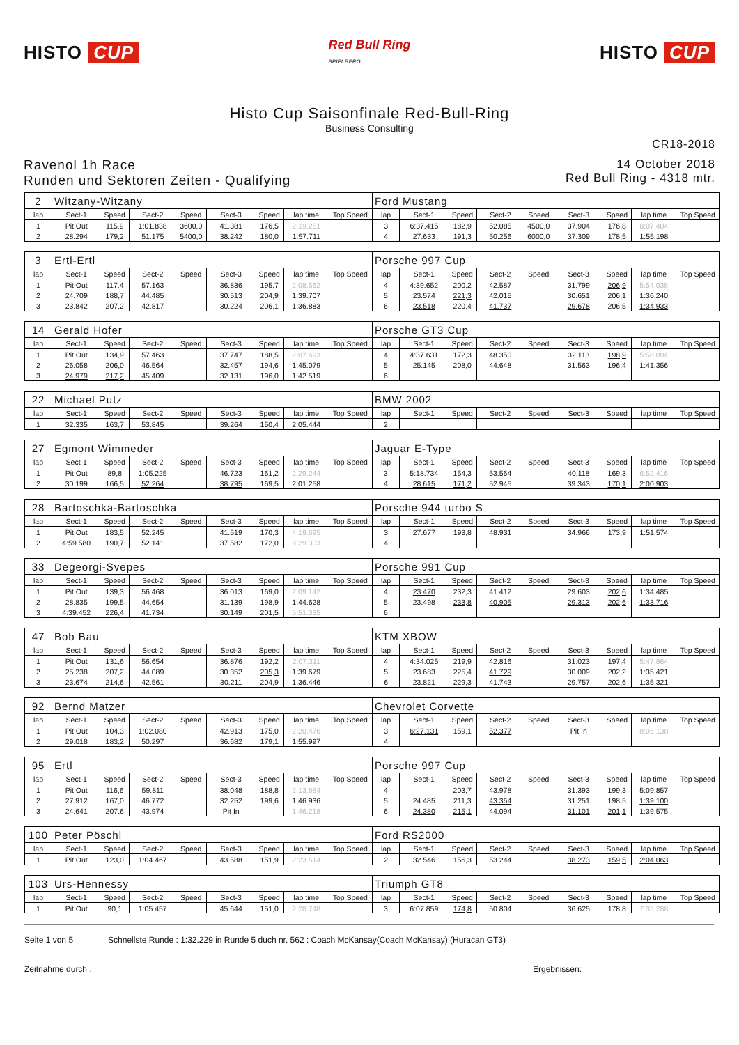HISTO CUP
Red Bull Ring
SPIELBERG
HISTO CUP
Histo Cup Saisonfinale Red-Bull-Ring
Business Consulting
CR18-2018
Ravenol 1h Race
Runden und Sektoren Zeiten - Qualifying
14 October 2018
Red Bull Ring - 4318 mtr.
| 2 | Witzany-Witzany | | | | | | | | Ford Mustang | | | | | | | | |
| lap | Sect-1 | Speed | Sect-2 | Speed | Sect-3 | Speed | lap time | Top Speed | lap | Sect-1 | Speed | Sect-2 | Speed | Sect-3 | Speed | lap time | Top Speed |
| 1 | Pit Out | 115,9 | 1:01.838 | 3600,0 | 41.381 | 176,5 | 2:19.251 | | 3 | 6:37.415 | 182,9 | 52.085 | 4500,0 | 37.904 | 176,8 | 8:07.404 | |
| 2 | 28.294 | 179,2 | 51.175 | 5400,0 | 38.242 | 180,0 | 1:57.711 | | 4 | 27.633 | 191,3 | 50.256 | 6000,0 | 37.309 | 178,5 | 1:55.198 | |
| 3 | Ertl-Ertl | | | | | | | | Porsche 997 Cup | | | | | | | | |
| lap | Sect-1 | Speed | Sect-2 | Speed | Sect-3 | Speed | lap time | Top Speed | lap | Sect-1 | Speed | Sect-2 | Speed | Sect-3 | Speed | lap time | Top Speed |
| 1 | Pit Out | 117,4 | 57.163 | | 36.836 | 195,7 | 2:08.562 | | 4 | 4:39.652 | 200,2 | 42.587 | | 31.799 | 206,9 | 5:54.038 | |
| 2 | 24.709 | 188,7 | 44.485 | | 30.513 | 204,9 | 1:39.707 | | 5 | 23.574 | 221,3 | 42.015 | | 30.651 | 206,1 | 1:36.240 | |
| 3 | 23.842 | 207,2 | 42.817 | | 30.224 | 206,1 | 1:36.883 | | 6 | 23.518 | 220,4 | 41.737 | | 29.678 | 206,5 | 1:34.933 | |
| 14 | Gerald Hofer | | | | | | | | Porsche GT3 Cup | | | | | | | | |
| lap | Sect-1 | Speed | Sect-2 | Speed | Sect-3 | Speed | lap time | Top Speed | lap | Sect-1 | Speed | Sect-2 | Speed | Sect-3 | Speed | lap time | Top Speed |
| 1 | Pit Out | 134,9 | 57.463 | | 37.747 | 188,5 | 2:07.693 | | 4 | 4:37.631 | 172,3 | 48.350 | | 32.113 | 198,9 | 5:58.094 | |
| 2 | 26.058 | 206,0 | 46.564 | | 32.457 | 194,6 | 1:45.079 | | 5 | 25.145 | 208,0 | 44.648 | | 31.563 | 196,4 | 1:41.356 | |
| 3 | 24.979 | 217,2 | 45.409 | | 32.131 | 196,0 | 1:42.519 | | 6 | | | | | | | | |
| 22 | Michael Putz | | | | | | | | BMW 2002 | | | | | | | | |
| lap | Sect-1 | Speed | Sect-2 | Speed | Sect-3 | Speed | lap time | Top Speed | lap | Sect-1 | Speed | Sect-2 | Speed | Sect-3 | Speed | lap time | Top Speed |
| 1 | 32.335 | 163,7 | 53.845 | | 39.264 | 150,4 | 2:05.444 | | 2 | | | | | | | | |
| 27 | Egmont Wimmeder | | | | | | | | Jaguar E-Type | | | | | | | | |
| lap | Sect-1 | Speed | Sect-2 | Speed | Sect-3 | Speed | lap time | Top Speed | lap | Sect-1 | Speed | Sect-2 | Speed | Sect-3 | Speed | lap time | Top Speed |
| 1 | Pit Out | 89,8 | 1:05.225 | | 46.723 | 161,2 | 2:29.244 | | 3 | 5:18.734 | 154,3 | 53.564 | | 40.118 | 169,3 | 6:52.416 | |
| 2 | 30.199 | 166,5 | 52.264 | | 38.795 | 169,5 | 2:01.258 | | 4 | 28.615 | 171,2 | 52.945 | | 39.343 | 170,1 | 2:00.903 | |
| 28 | Bartoschka-Bartoschka | | | | | | | | Porsche 944 turbo S | | | | | | | | |
| lap | Sect-1 | Speed | Sect-2 | Speed | Sect-3 | Speed | lap time | Top Speed | lap | Sect-1 | Speed | Sect-2 | Speed | Sect-3 | Speed | lap time | Top Speed |
| 1 | Pit Out | 183,5 | 52.245 | | 41.519 | 170,3 | 4:19.695 | | 3 | 27.677 | 193,8 | 48.931 | | 34.966 | 173,9 | 1:51.574 | |
| 2 | 4:59.580 | 190,7 | 52.141 | | 37.582 | 172,0 | 6:29.303 | | 4 | | | | | | | | |
| 33 | Degeorgi-Svepes | | | | | | | | Porsche 991 Cup | | | | | | | | |
| lap | Sect-1 | Speed | Sect-2 | Speed | Sect-3 | Speed | lap time | Top Speed | lap | Sect-1 | Speed | Sect-2 | Speed | Sect-3 | Speed | lap time | Top Speed |
| 1 | Pit Out | 139,3 | 56.468 | | 36.013 | 169,0 | 2:09.142 | | 4 | 23.470 | 232,3 | 41.412 | | 29.603 | 202,6 | 1:34.485 | |
| 2 | 28.835 | 199,5 | 44.654 | | 31.139 | 198,9 | 1:44.628 | | 5 | 23.498 | 233,8 | 40.905 | | 29.313 | 202,6 | 1:33.716 | |
| 3 | 4:39.452 | 226,4 | 41.734 | | 30.149 | 201,5 | 5:51.335 | | 6 | | | | | | | | |
| 47 | Bob Bau | | | | | | | | KTM XBOW | | | | | | | | |
| lap | Sect-1 | Speed | Sect-2 | Speed | Sect-3 | Speed | lap time | Top Speed | lap | Sect-1 | Speed | Sect-2 | Speed | Sect-3 | Speed | lap time | Top Speed |
| 1 | Pit Out | 131,6 | 56.654 | | 36.876 | 192,2 | 2:07.311 | | 4 | 4:34.025 | 219,9 | 42.816 | | 31.023 | 197,4 | 5:47.864 | |
| 2 | 25.238 | 207,2 | 44.089 | | 30.352 | 205,3 | 1:39.679 | | 5 | 23.683 | 225,4 | 41.729 | | 30.009 | 202,2 | 1:35.421 | |
| 3 | 23.674 | 214,6 | 42.561 | | 30.211 | 204,9 | 1:36.446 | | 6 | 23.821 | 229,3 | 41.743 | | 29.757 | 202,6 | 1:35.321 | |
| 92 | Bernd Matzer | | | | | | | | Chevrolet Corvette | | | | | | | | |
| lap | Sect-1 | Speed | Sect-2 | Speed | Sect-3 | Speed | lap time | Top Speed | lap | Sect-1 | Speed | Sect-2 | Speed | Sect-3 | Speed | lap time | Top Speed |
| 1 | Pit Out | 104,3 | 1:02.080 | | 42.913 | 175,0 | 2:20.476 | | 3 | 6:27.131 | 159,1 | 52.377 | | Pit In | | 8:06.138 | |
| 2 | 29.018 | 183,2 | 50.297 | | 36.682 | 179,1 | 1:55.997 | | 4 | | | | | | | | |
| 95 | Ertl | | | | | | | | Porsche 997 Cup | | | | | | | | |
| lap | Sect-1 | Speed | Sect-2 | Speed | Sect-3 | Speed | lap time | Top Speed | lap | Sect-1 | Speed | Sect-2 | Speed | Sect-3 | Speed | lap time | Top Speed |
| 1 | Pit Out | 116,6 | 59.811 | | 38.048 | 188,8 | 2:13.884 | | 4 | | 203,7 | 43.978 | | 31.393 | 199,3 | 5:09.857 | |
| 2 | 27.912 | 167,0 | 46.772 | | 32.252 | 199,6 | 1:46.936 | | 5 | 24.485 | 211,3 | 43.364 | | 31.251 | 198,5 | 1:39.100 | |
| 3 | 24.641 | 207,6 | 43.974 | | Pit In | | 1:46.218 | | 6 | 24.380 | 215,1 | 44.094 | | 31.101 | 201,1 | 1:39.575 | |
| 100 | Peter Pöschl | | | | | | | | Ford RS2000 | | | | | | | | |
| lap | Sect-1 | Speed | Sect-2 | Speed | Sect-3 | Speed | lap time | Top Speed | lap | Sect-1 | Speed | Sect-2 | Speed | Sect-3 | Speed | lap time | Top Speed |
| 1 | Pit Out | 123,0 | 1:04.467 | | 43.588 | 151,9 | 2:23.514 | | 2 | 32.546 | 156,3 | 53.244 | | 38.273 | 159,5 | 2:04.063 | |
| 103 | Urs-Hennessy | | | | | | | | Triumph GT8 | | | | | | | | |
| lap | Sect-1 | Speed | Sect-2 | Speed | Sect-3 | Speed | lap time | Top Speed | lap | Sect-1 | Speed | Sect-2 | Speed | Sect-3 | Speed | lap time | Top Speed |
| 1 | Pit Out | 90,1 | 1:05.457 | | 45.644 | 151,0 | 2:28.748 | | 3 | 6:07.859 | 174,8 | 50.804 | | 36.625 | 178,8 | 7:35.288 | |
Seite 1 von 5 Schnellste Runde : 1:32.229 in Runde 5 duch nr. 562 : Coach McKansay(Coach McKansay) (Huracan GT3)
Zeitnahme durch : Ergebnissen: